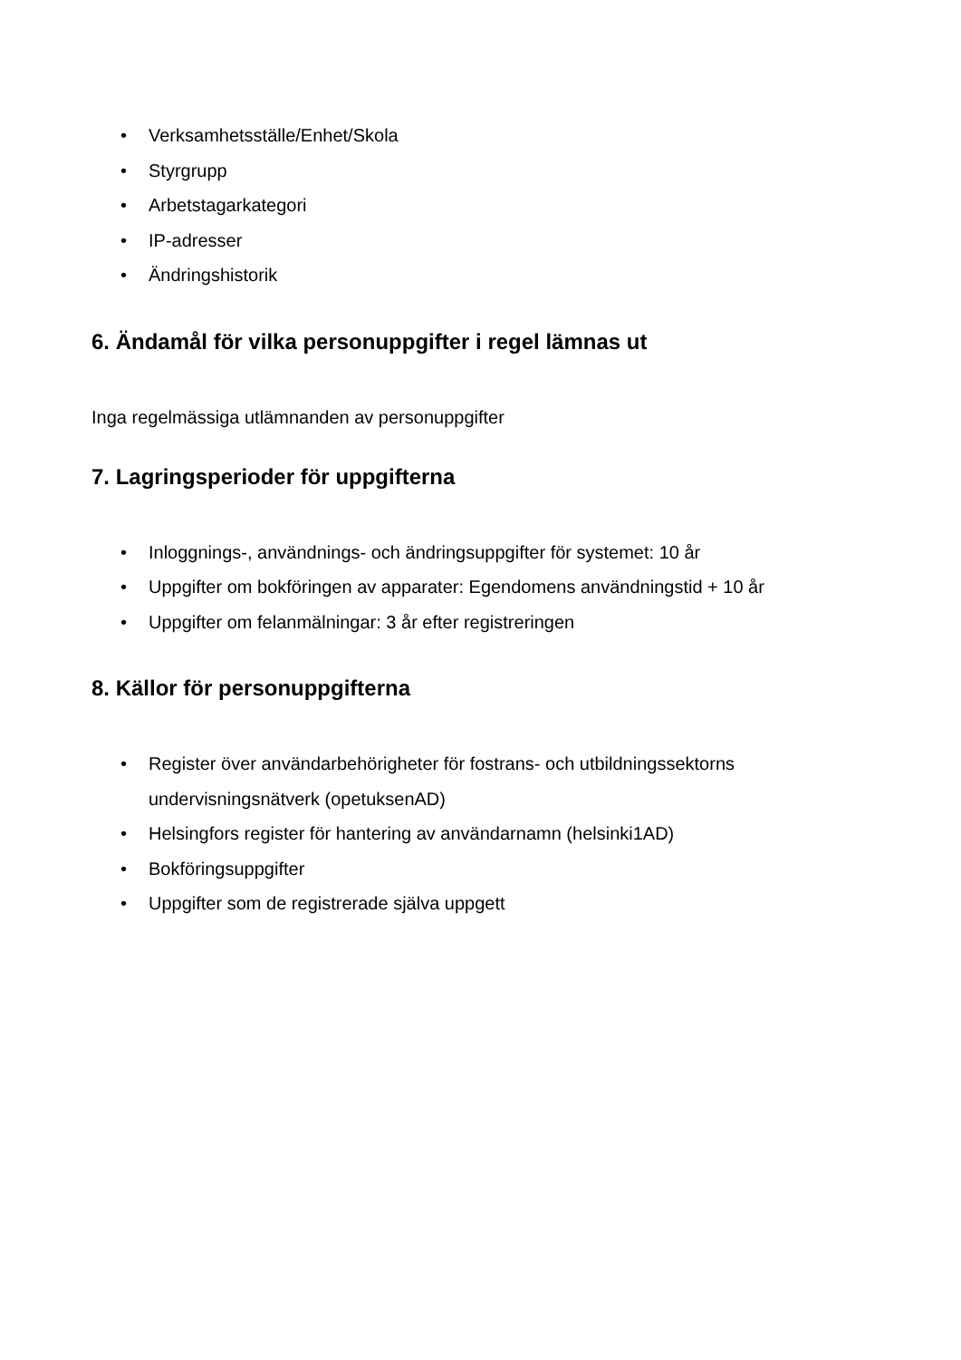• Verksamhetsställe/Enhet/Skola
• Styrgrupp
• Arbetstagarkategori
• IP-adresser
• Ändringshistorik
6. Ändamål för vilka personuppgifter i regel lämnas ut
Inga regelmässiga utlämnanden av personuppgifter
7. Lagringsperioder för uppgifterna
• Inloggnings-, användnings- och ändringsuppgifter för systemet: 10 år
• Uppgifter om bokföringen av apparater: Egendomens användningstid + 10 år
• Uppgifter om felanmälningar: 3 år efter registreringen
8. Källor för personuppgifterna
• Register över användarbehörigheter för fostrans- och utbildningssektorns undervisningsnätverk (opetuksenAD)
• Helsingfors register för hantering av användarnamn (helsinki1AD)
• Bokföringsuppgifter
• Uppgifter som de registrerade själva uppgett